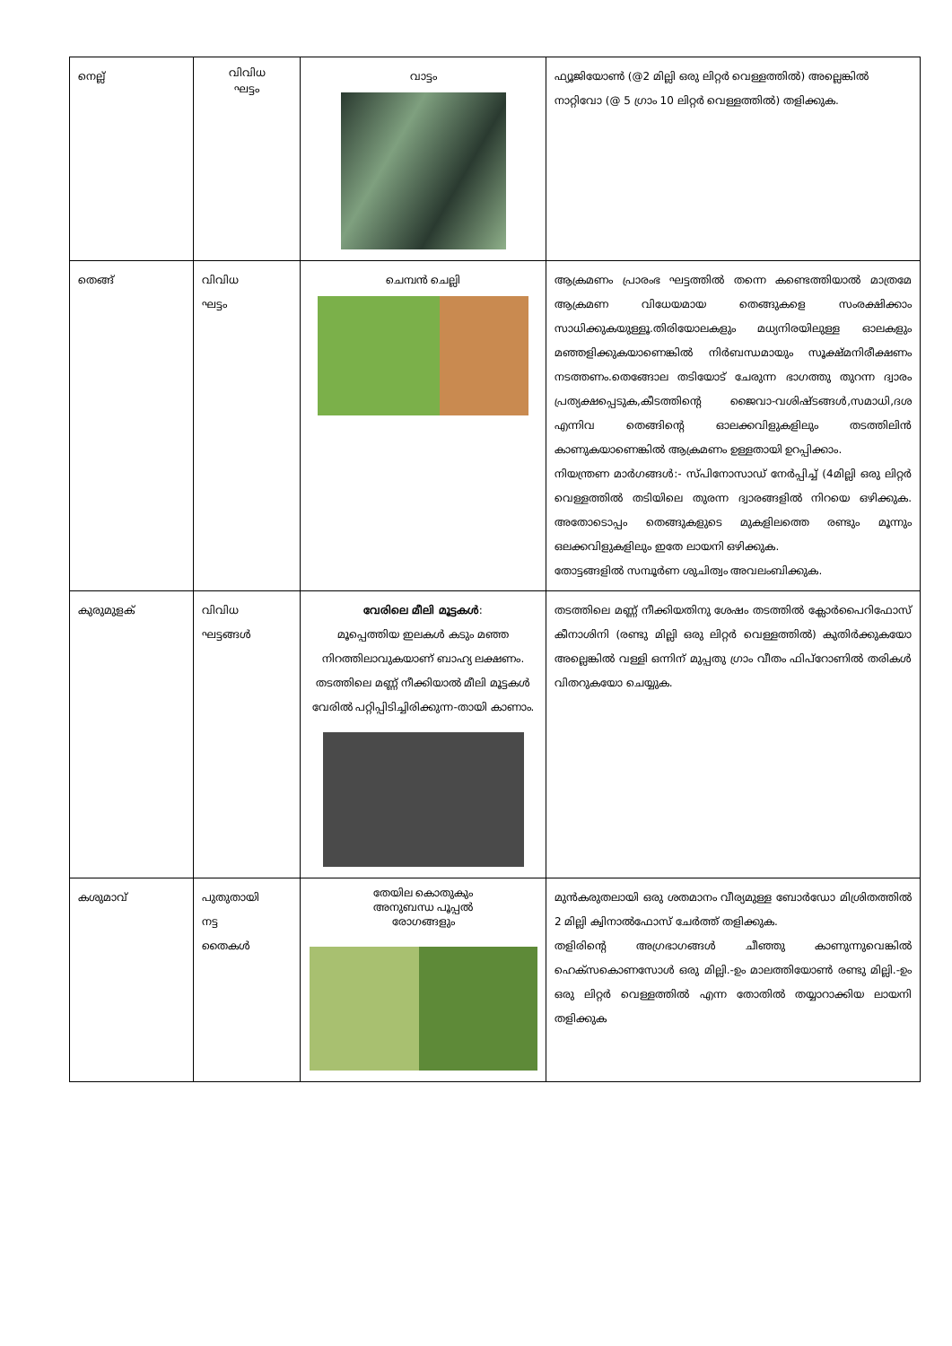| നെല്ല് | വിവിധ ഘട്ടം | വാട്ടം | ഫ്യൂജിയോൺ (@2 മില്ലി ഒരു ലിറ്റർ വെള്ളത്തിൽ) അല്ലെങ്കിൽ നാറ്റിവോ (@ 5 ഗ്രാം 10 ലിറ്റർ വെള്ളത്തിൽ) തളിക്കുക. |
| തെങ്ങ് | വിവിധ ഘട്ടം | ചെമ്പൻ ചെല്ലി | ആക്രമണം പ്രാരംഭ ഘട്ടത്തിൽ തന്നെ കണ്ടെത്തിയാൽ മാത്രമേ ആക്രമണ വിധേയമായ തെങ്ങുകളെ സംരക്ഷിക്കാം സാധിക്കുകയുള്ളൂ.തിരിയോലകളും മധ്യനിരയിലുള്ള ഓലകളും മഞ്ഞളിക്കുകയാണെങ്കിൽ നിർബന്ധമായും സൂക്ഷ്മനിരീക്ഷണം നടത്തണം.തെങ്ങോല തടിയോട് ചേരുന്ന ഭാഗത്തു തുറന്ന ദ്വാരം പ്രത്യക്ഷപ്പെടുക,കീടത്തിന്റെ ജൈവാ-വശിഷ്ടങ്ങൾ,സമാധി,ദശ എന്നിവ തെങ്ങിന്റെ ഓലക്കവിളുകളിലും തടത്തിലിൻ കാണുകയാണെങ്കിൽ ആക്രമണം ഉള്ളതായി ഉറപ്പിക്കാം. നിയന്ത്രണ മാർഗങ്ങൾ:- സ്പിനോസാഡ് നേർപ്പിച്ച് (4മില്ലി ഒരു ലിറ്റർ വെള്ളത്തിൽ തടിയിലെ തുരന്ന ദ്വാരങ്ങളിൽ നിറയെ ഒഴിക്കുക. അതോടൊപ്പം തെങ്ങുകളുടെ മുകളിലത്തെ രണ്ടും മൂന്നും ഒലക്കവിളുകളിലും ഇതേ ലായനി ഒഴിക്കുക. തോട്ടങ്ങളിൽ സമ്പൂർണ ശുചിത്വം അവലംബിക്കുക. |
| കുരുമുളക് | വിവിധ ഘട്ടങ്ങൾ | വേരിലെ മീലി മൂട്ടകൾ : മൂപ്പെത്തിയ ഇലകൾ കടും മഞ്ഞ നിറത്തിലാവുകയാണ് ബാഹ്യ ലക്ഷണം. തടത്തിലെ മണ്ണ് നീക്കിയാൽ മീലി മൂട്ടകൾ വേരിൽ പറ്റിപ്പിടിച്ചിരിക്കുന്ന-തായി കാണാം. | തടത്തിലെ മണ്ണ് നീക്കിയതിനു ശേഷം തടത്തിൽ ക്ലോർപൈറിഫോസ് കീനാശിനി (രണ്ടു മില്ലി ഒരു ലിറ്റർ വെള്ളത്തിൽ) കുതിർക്കുകയോ അല്ലെങ്കിൽ വള്ളി ഒന്നിന് മുപ്പതു ഗ്രാം വീതം ഫിപ്റോണിൽ തരികൾ വിതറുകയോ ചെയ്യുക. |
| കശുമാവ് | പുതുതായി നട്ട തൈകൾ | തേയില കൊതുകും അനുബന്ധ പൂപ്പൽ രോഗങ്ങളും | മുൻകരുതലായി ഒരു ശതമാനം വീര്യമുള്ള ബോർഡോ മിശ്രിതത്തിൽ 2 മില്ലി ക്വിനാൽഫോസ് ചേർത്ത് തളിക്കുക. തളിരിന്റെ അഗ്രഭാഗങ്ങൾ ചീഞ്ഞു കാണുന്നുവെങ്കിൽ ഹെക്സകൊണസോൾ ഒരു മില്ലി.-ഉം മാലത്തിയോൺ രണ്ടു മില്ലി.-ഉം ഒരു ലിറ്റർ വെള്ളത്തിൽ എന്ന തോതിൽ തയ്യാറാക്കിയ ലായനി തളിക്കുക |